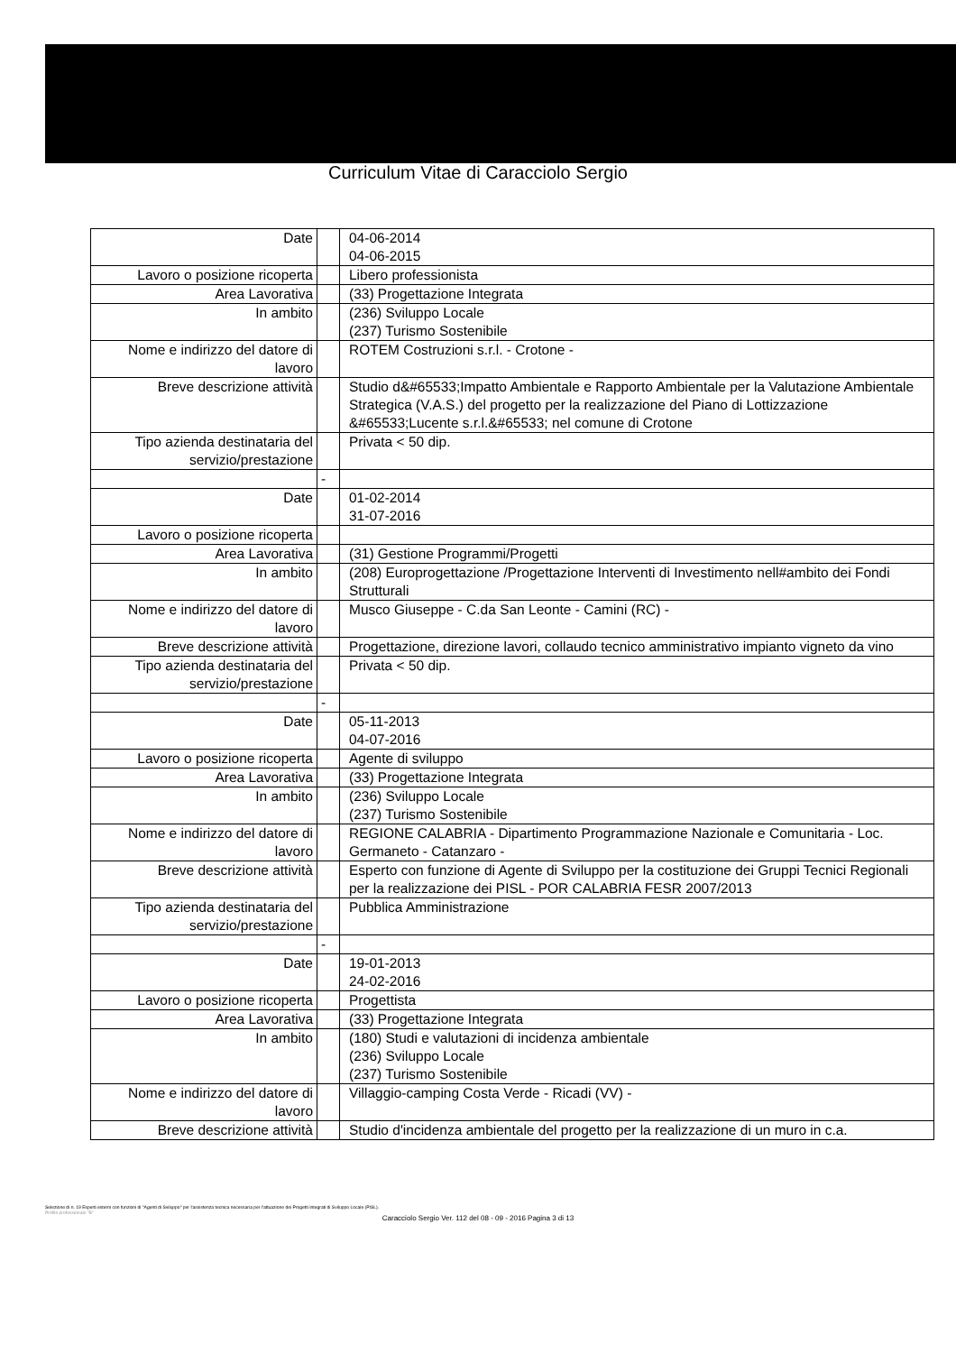Curriculum Vitae di Caracciolo Sergio
| Date | | 04-06-2014 04-06-2015 |
| Lavoro o posizione ricoperta | | Libero professionista |
| Area Lavorativa | | (33) Progettazione Integrata |
| In ambito | | (236) Sviluppo Locale (237) Turismo Sostenibile |
| Nome e indirizzo del datore di lavoro | | ROTEM Costruzioni s.r.l. - Crotone - |
| Breve descrizione attività | | Studio d&#65533;Impatto Ambientale e Rapporto Ambientale per la Valutazione Ambientale Strategica (V.A.S.) del progetto per la realizzazione del Piano di Lottizzazione &#65533;Lucente s.r.l.&#65533; nel comune di Crotone |
| Tipo azienda destinataria del servizio/prestazione | | Privata < 50 dip. |
| | - | |
| Date | | 01-02-2014 31-07-2016 |
| Lavoro o posizione ricoperta | | |
| Area Lavorativa | | (31) Gestione Programmi/Progetti |
| In ambito | | (208) Europrogettazione /Progettazione Interventi di Investimento nell#ambito dei Fondi Strutturali |
| Nome e indirizzo del datore di lavoro | | Musco Giuseppe - C.da San Leonte - Camini (RC) - |
| Breve descrizione attività | | Progettazione, direzione lavori, collaudo tecnico amministrativo impianto vigneto da vino |
| Tipo azienda destinataria del servizio/prestazione | | Privata < 50 dip. |
| | - | |
| Date | | 05-11-2013 04-07-2016 |
| Lavoro o posizione ricoperta | | Agente di sviluppo |
| Area Lavorativa | | (33) Progettazione Integrata |
| In ambito | | (236) Sviluppo Locale (237) Turismo Sostenibile |
| Nome e indirizzo del datore di lavoro | | REGIONE CALABRIA - Dipartimento Programmazione Nazionale e Comunitaria - Loc. Germaneto - Catanzaro - |
| Breve descrizione attività | | Esperto con funzione di Agente di Sviluppo per la costituzione dei Gruppi Tecnici Regionali per la realizzazione dei PISL - POR CALABRIA FESR 2007/2013 |
| Tipo azienda destinataria del servizio/prestazione | | Pubblica Amministrazione |
| | - | |
| Date | | 19-01-2013 24-02-2016 |
| Lavoro o posizione ricoperta | | Progettista |
| Area Lavorativa | | (33) Progettazione Integrata |
| In ambito | | (180) Studi e valutazioni di incidenza ambientale (236) Sviluppo Locale (237) Turismo Sostenibile |
| Nome e indirizzo del datore di lavoro | | Villaggio-camping Costa Verde - Ricadi (VV) - |
| Breve descrizione attività | | Studio d'incidenza ambientale del progetto per la realizzazione di un muro in c.a. |
Selezione di n. 19 Esperti esterni con funzioni di "Agenti di Sviluppo" per l'assistenza tecnica necessaria per l'attuazione dei Progetti Integrati di Sviluppo Locale (PISL).
Profilo professionale "B"
Caracciolo Sergio Ver. 112 del 08 - 09 - 2016 Pagina 3 di 13